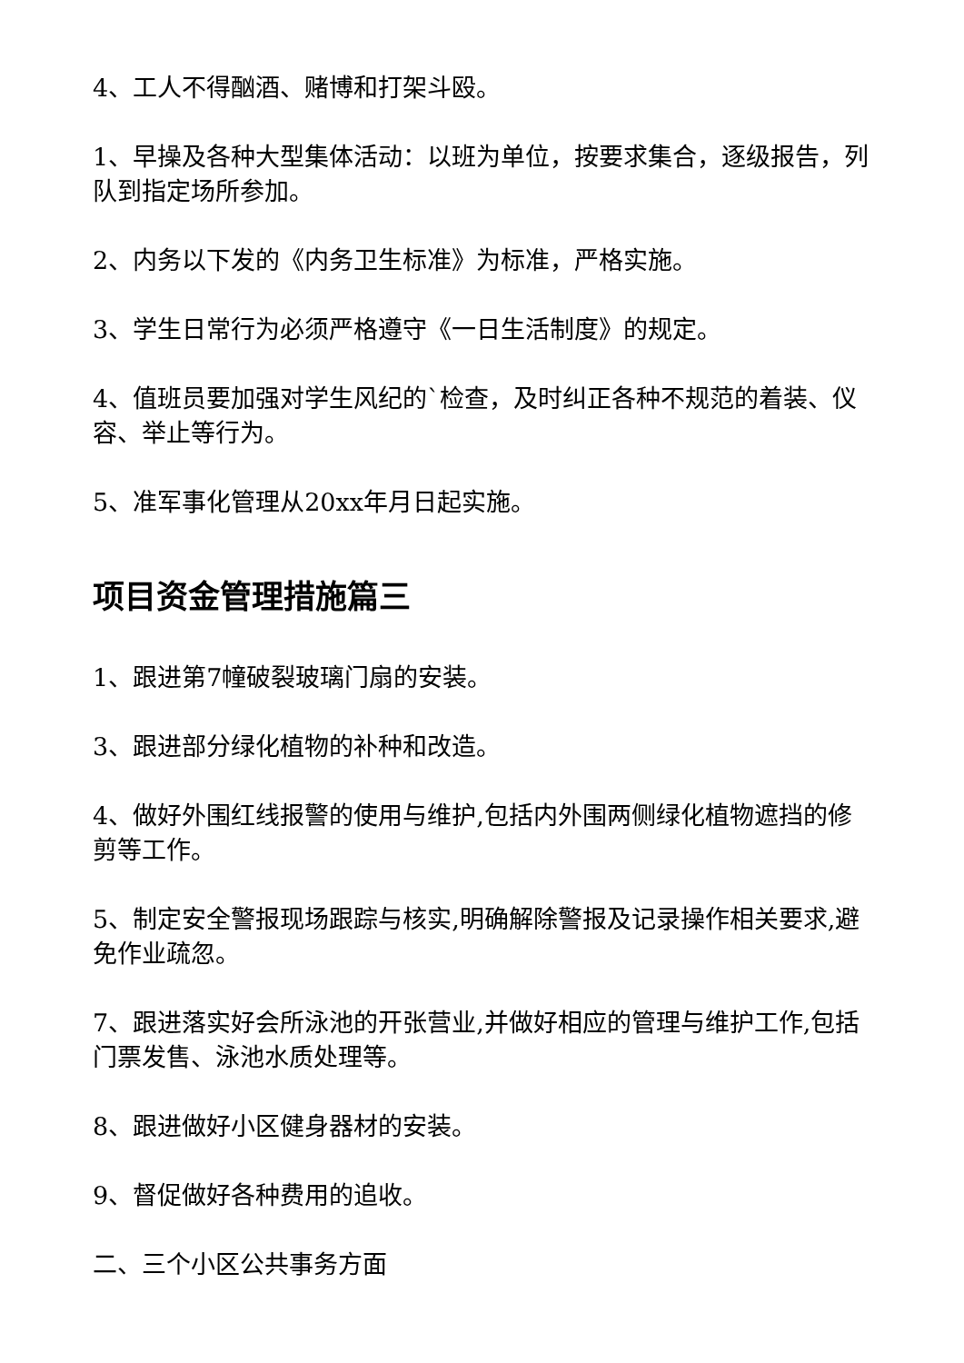4、工人不得酗酒、赌博和打架斗殴。
1、早操及各种大型集体活动：以班为单位，按要求集合，逐级报告，列队到指定场所参加。
2、内务以下发的《内务卫生标准》为标准，严格实施。
3、学生日常行为必须严格遵守《一日生活制度》的规定。
4、值班员要加强对学生风纪的`检查，及时纠正各种不规范的着装、仪容、举止等行为。
5、准军事化管理从20xx年月日起实施。
项目资金管理措施篇三
1、跟进第7幢破裂玻璃门扇的安装。
3、跟进部分绿化植物的补种和改造。
4、做好外围红线报警的使用与维护,包括内外围两侧绿化植物遮挡的修剪等工作。
5、制定安全警报现场跟踪与核实,明确解除警报及记录操作相关要求,避免作业疏忽。
7、跟进落实好会所泳池的开张营业,并做好相应的管理与维护工作,包括门票发售、泳池水质处理等。
8、跟进做好小区健身器材的安装。
9、督促做好各种费用的追收。
二、三个小区公共事务方面